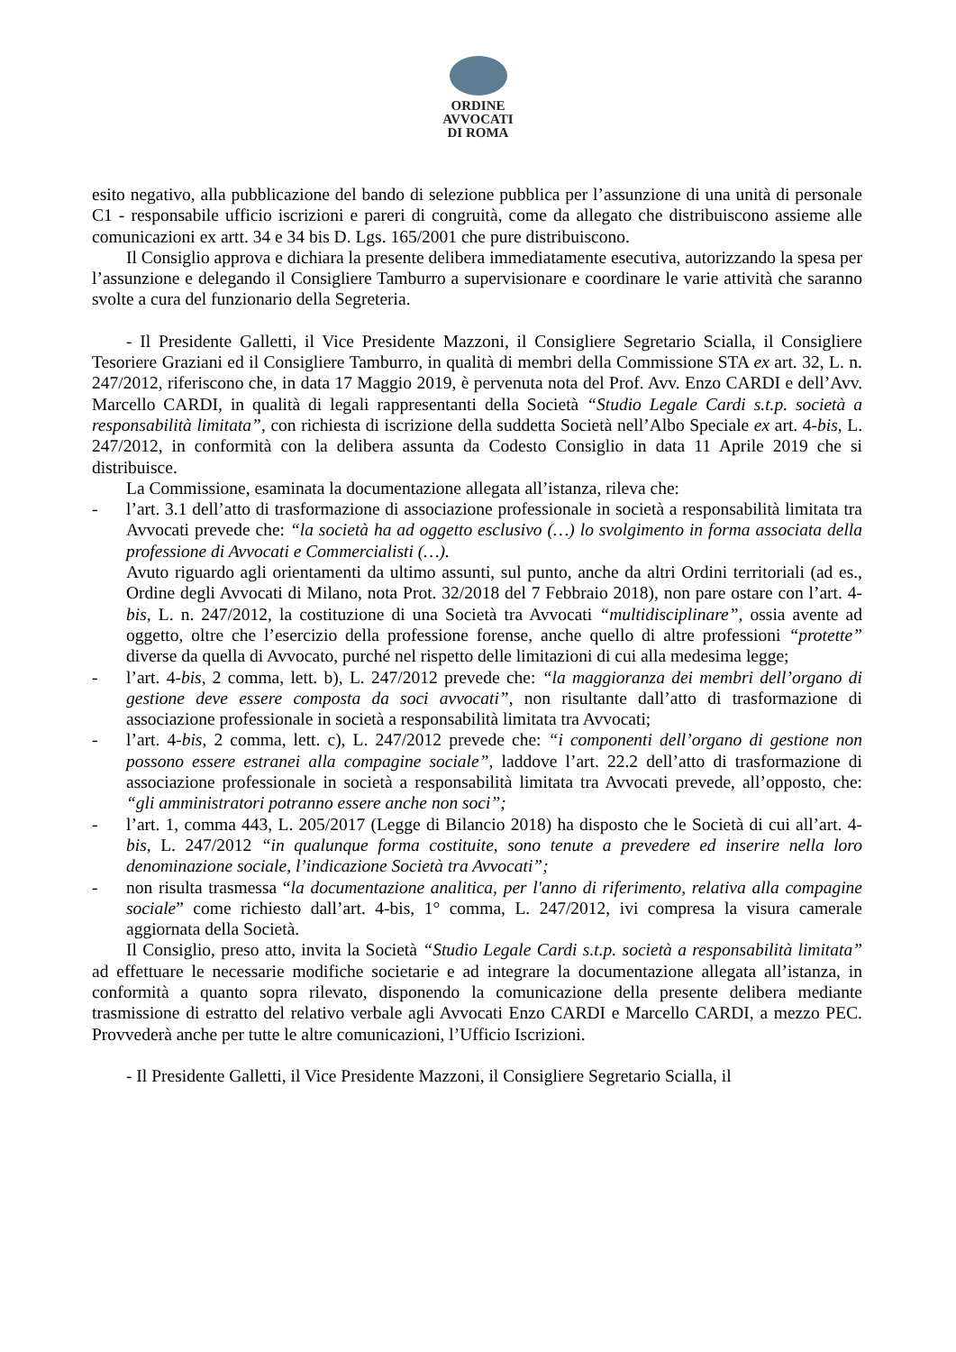ORDINE
AVVOCATI
DI ROMA
esito negativo, alla pubblicazione del bando di selezione pubblica per l’assunzione di una unità di personale C1 - responsabile ufficio iscrizioni e pareri di congruità, come da allegato che distribuiscono assieme alle comunicazioni ex artt. 34 e 34 bis D. Lgs. 165/2001 che pure distribuiscono.
Il Consiglio approva e dichiara la presente delibera immediatamente esecutiva, autorizzando la spesa per l’assunzione e delegando il Consigliere Tamburro a supervisionare e coordinare le varie attività che saranno svolte a cura del funzionario della Segreteria.
- Il Presidente Galletti, il Vice Presidente Mazzoni, il Consigliere Segretario Scialla, il Consigliere Tesoriere Graziani ed il Consigliere Tamburro, in qualità di membri della Commissione STA ex art. 32, L. n. 247/2012, riferiscono che, in data 17 Maggio 2019, è pervenuta nota del Prof. Avv. Enzo CARDI e dell’Avv. Marcello CARDI, in qualità di legali rappresentanti della Società “Studio Legale Cardi s.t.p. società a responsabilità limitata”, con richiesta di iscrizione della suddetta Società nell’Albo Speciale ex art. 4-bis, L. 247/2012, in conformità con la delibera assunta da Codesto Consiglio in data 11 Aprile 2019 che si distribuisce.
La Commissione, esaminata la documentazione allegata all’istanza, rileva che:
- l’art. 3.1 dell’atto di trasformazione di associazione professionale in società a responsabilità limitata tra Avvocati prevede che: “la società ha ad oggetto esclusivo (…) lo svolgimento in forma associata della professione di Avvocati e Commercialisti (…).
Avuto riguardo agli orientamenti da ultimo assunti, sul punto, anche da altri Ordini territoriali (ad es., Ordine degli Avvocati di Milano, nota Prot. 32/2018 del 7 Febbraio 2018), non pare ostare con l’art. 4-bis, L. n. 247/2012, la costituzione di una Società tra Avvocati “multidisciplinare”, ossia avente ad oggetto, oltre che l’esercizio della professione forense, anche quello di altre professioni “protette” diverse da quella di Avvocato, purché nel rispetto delle limitazioni di cui alla medesima legge;
- l’art. 4-bis, 2 comma, lett. b), L. 247/2012 prevede che: “la maggioranza dei membri dell’organo di gestione deve essere composta da soci avvocati”, non risultante dall’atto di trasformazione di associazione professionale in società a responsabilità limitata tra Avvocati;
- l’art. 4-bis, 2 comma, lett. c), L. 247/2012 prevede che: “i componenti dell’organo di gestione non possono essere estranei alla compagine sociale”, laddove l’art. 22.2 dell’atto di trasformazione di associazione professionale in società a responsabilità limitata tra Avvocati prevede, all’opposto, che: “gli amministratori potranno essere anche non soci”;
- l’art. 1, comma 443, L. 205/2017 (Legge di Bilancio 2018) ha disposto che le Società di cui all’art. 4-bis, L. 247/2012 “in qualunque forma costituite, sono tenute a prevedere ed inserire nella loro denominazione sociale, l’indicazione Società tra Avvocati”;
- non risulta trasmessa “la documentazione analitica, per l'anno di riferimento, relativa alla compagine sociale” come richiesto dall’art. 4-bis, 1° comma, L. 247/2012, ivi compresa la visura camerale aggiornata della Società.
Il Consiglio, preso atto, invita la Società “Studio Legale Cardi s.t.p. società a responsabilità limitata” ad effettuare le necessarie modifiche societarie e ad integrare la documentazione allegata all’istanza, in conformità a quanto sopra rilevato, disponendo la comunicazione della presente delibera mediante trasmissione di estratto del relativo verbale agli Avvocati Enzo CARDI e Marcello CARDI, a mezzo PEC. Provvederà anche per tutte le altre comunicazioni, l’Ufficio Iscrizioni.
- Il Presidente Galletti, il Vice Presidente Mazzoni, il Consigliere Segretario Scialla, il